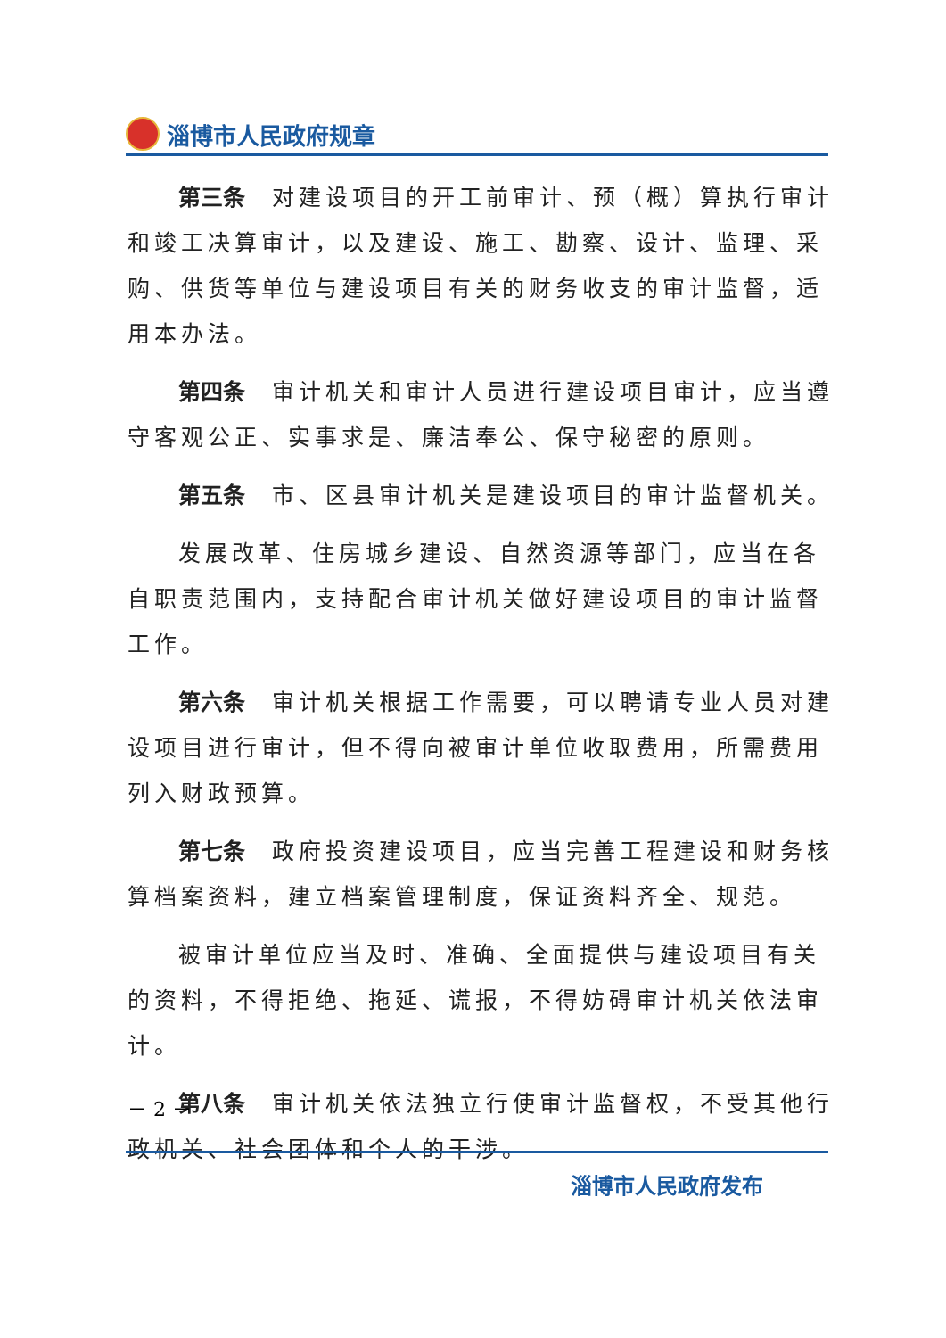淄博市人民政府规章
第三条 对建设项目的开工前审计、预（概）算执行审计和竣工决算审计，以及建设、施工、勘察、设计、监理、采购、供货等单位与建设项目有关的财务收支的审计监督，适用本办法。
第四条 审计机关和审计人员进行建设项目审计，应当遵守客观公正、实事求是、廉洁奉公、保守秘密的原则。
第五条 市、区县审计机关是建设项目的审计监督机关。
发展改革、住房城乡建设、自然资源等部门，应当在各自职责范围内，支持配合审计机关做好建设项目的审计监督工作。
第六条 审计机关根据工作需要，可以聘请专业人员对建设项目进行审计，但不得向被审计单位收取费用，所需费用列入财政预算。
第七条 政府投资建设项目，应当完善工程建设和财务核算档案资料，建立档案管理制度，保证资料齐全、规范。
被审计单位应当及时、准确、全面提供与建设项目有关的资料，不得拒绝、拖延、谎报，不得妨碍审计机关依法审计。
第八条 审计机关依法独立行使审计监督权，不受其他行政机关、社会团体和个人的干涉。
－ 2 －
淄博市人民政府发布